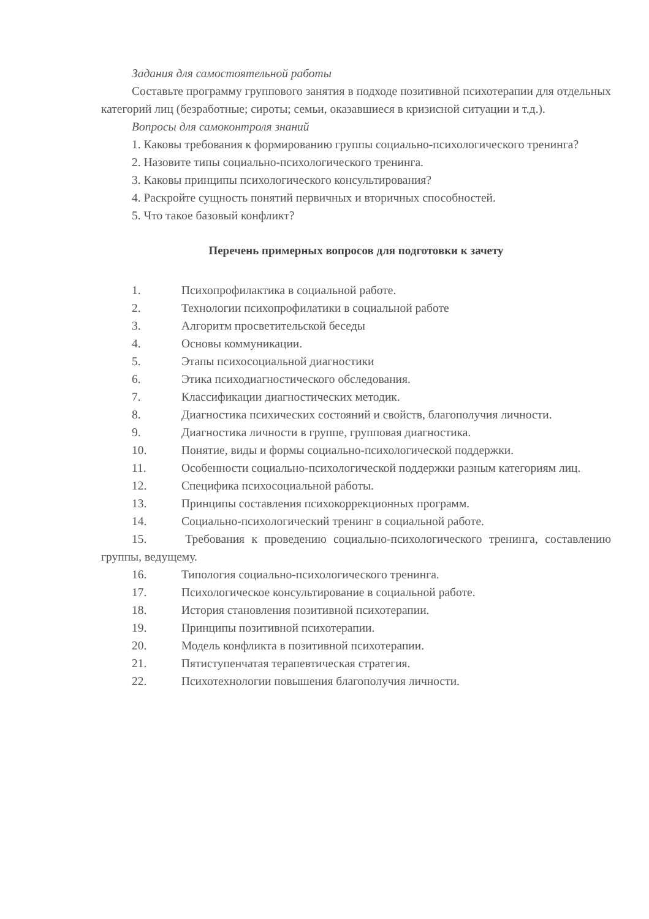Задания для самостоятельной работы
Составьте программу группового занятия в подходе позитивной психотерапии для отдельных категорий лиц (безработные; сироты; семьи, оказавшиеся в кризисной ситуации и т.д.).
Вопросы для самоконтроля знаний
1. Каковы требования к формированию группы социально-психологического тренинга?
2. Назовите типы социально-психологического тренинга.
3. Каковы принципы психологического консультирования?
4. Раскройте сущность понятий первичных и вторичных способностей.
5. Что такое базовый конфликт?
Перечень примерных вопросов для подготовки к зачету
1. Психопрофилактика в социальной работе.
2. Технологии психопрофилатики в социальной работе
3. Алгоритм просветительской беседы
4. Основы коммуникации.
5. Этапы психосоциальной диагностики
6. Этика психодиагностического обследования.
7. Классификации диагностических методик.
8. Диагностика психических состояний и свойств, благополучия личности.
9. Диагностика личности в группе, групповая диагностика.
10. Понятие, виды и формы социально-психологической поддержки.
11. Особенности социально-психологической поддержки разным категориям лиц.
12. Специфика психосоциальной работы.
13. Принципы составления психокоррекционных программ.
14. Социально-психологический тренинг в социальной работе.
15. Требования к проведению социально-психологического тренинга, составлению группы, ведущему.
16. Типология социально-психологического тренинга.
17. Психологическое консультирование в социальной работе.
18. История становления позитивной психотерапии.
19. Принципы позитивной психотерапии.
20. Модель конфликта в позитивной психотерапии.
21. Пятиступенчатая терапевтическая стратегия.
22. Психотехнологии повышения благополучия личности.